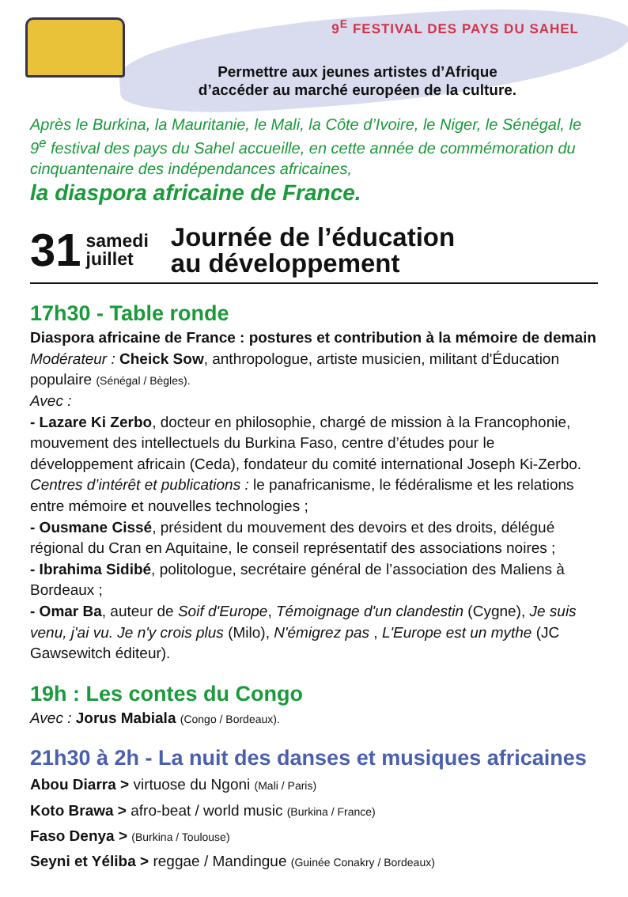9<sup>E</sup> FESTIVAL DES PAYS DU SAHEL
Permettre aux jeunes artistes d’Afrique
d’accéder au marché européen de la culture.
Après le Burkina, la Mauritanie, le Mali, la Côte d’Ivoire, le Niger, le Sénégal, le 9<sup>e</sup> festival des pays du Sahel accueille, en cette année de commémoration du cinquantenaire des indépendances africaines,
la diaspora africaine de France.
31 samedi
juillet Journée de l’éducation
au développement
17h30 - Table ronde
Diaspora africaine de France : postures et contribution à la mémoire de demain
Modérateur : Cheick Sow, anthropologue, artiste musicien, militant d'Éducation populaire (Sénégal / Bègles).
Avec :
- Lazare Ki Zerbo, docteur en philosophie, chargé de mission à la Francophonie, mouvement des intellectuels du Burkina Faso, centre d’études pour le développement africain (Ceda), fondateur du comité international Joseph Ki-Zerbo. Centres d’intérêt et publications : le panafricanisme, le fédéralisme et les relations entre mémoire et nouvelles technologies ;
- Ousmane Cissé, président du mouvement des devoirs et des droits, délégué régional du Cran en Aquitaine, le conseil représentatif des associations noires ;
- Ibrahima Sidibé, politologue, secrétaire général de l’association des Maliens à Bordeaux ;
- Omar Ba, auteur de Soif d'Europe, Témoignage d'un clandestin (Cygne), Je suis venu, j'ai vu. Je n'y crois plus (Milo), N'émigrez pas , L'Europe est un mythe (JC Gawsewitch éditeur).
19h : Les contes du Congo
Avec : Jorus Mabiala (Congo / Bordeaux).
21h30 à 2h - La nuit des danses et musiques africaines
Abou Diarra > virtuose du Ngoni (Mali / Paris)
Koto Brawa > afro-beat / world music (Burkina / France)
Faso Denya > (Burkina / Toulouse)
Seyni et Yéliba > reggae / Mandingue (Guinée Conakry / Bordeaux)